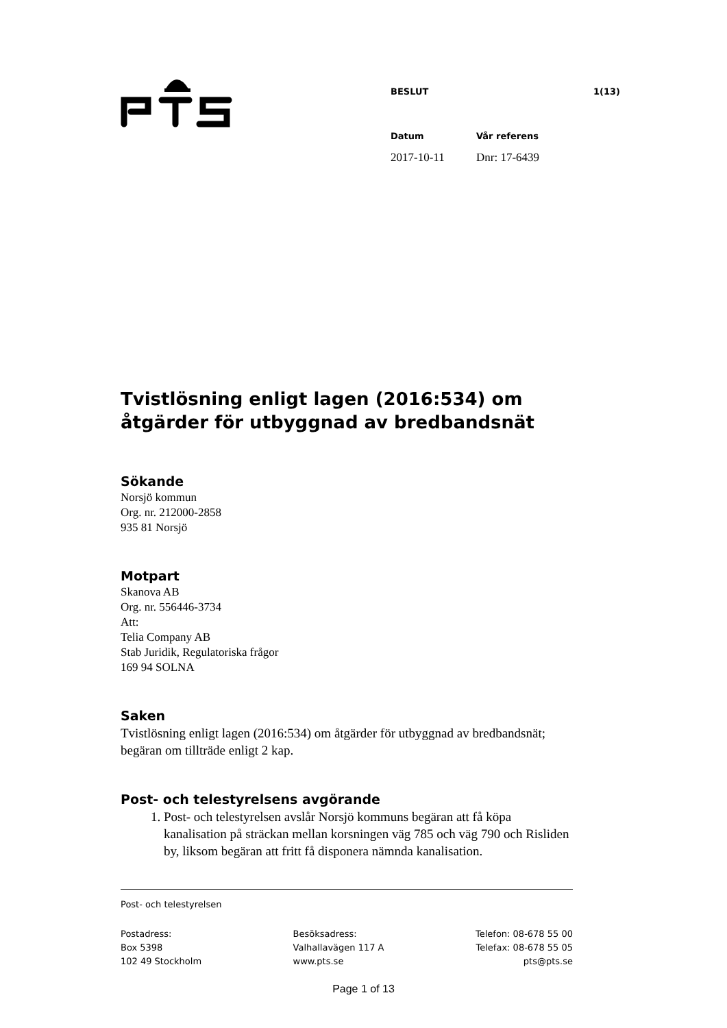BESLUT 1(13)
Datum Vår referens
2017-10-11 Dnr: 17-6439
Tvistlösning enligt lagen (2016:534) om åtgärder för utbyggnad av bredbandsnät
Sökande
Norsjö kommun
Org. nr. 212000-2858
935 81 Norsjö
Motpart
Skanova AB
Org. nr. 556446-3734
Att:
Telia Company AB
Stab Juridik, Regulatoriska frågor
169 94 SOLNA
Saken
Tvistlösning enligt lagen (2016:534) om åtgärder för utbyggnad av bredbandsnät; begäran om tillträde enligt 2 kap.
Post- och telestyrelsens avgörande
1. Post- och telestyrelsen avslår Norsjö kommuns begäran att få köpa kanalisation på sträckan mellan korsningen väg 785 och väg 790 och Risliden by, liksom begäran att fritt få disponera nämnda kanalisation.
Post- och telestyrelsen
Postadress:
Box 5398
102 49 Stockholm
Besöksadress:
Valhallavägen 117 A
www.pts.se
Telefon: 08-678 55 00
Telefax: 08-678 55 05
pts@pts.se
Page 1 of 13